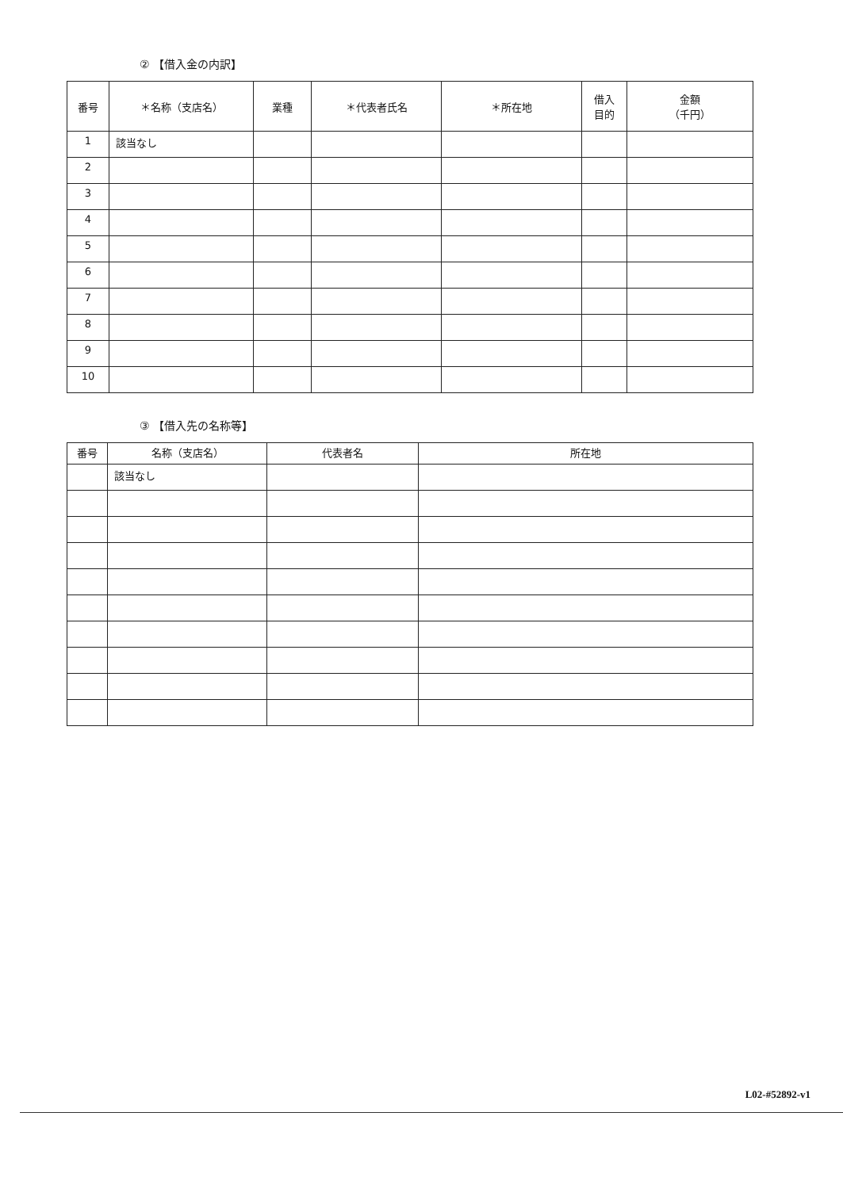② 【借入金の内訳】
| 番号 | ＊名称（支店名） | 業種 | ＊代表者氏名 | ＊所在地 | 借入 目的 | 金額 （千円） |
| --- | --- | --- | --- | --- | --- | --- |
| 1 | 該当なし | | | | | |
| 2 | | | | | | |
| 3 | | | | | | |
| 4 | | | | | | |
| 5 | | | | | | |
| 6 | | | | | | |
| 7 | | | | | | |
| 8 | | | | | | |
| 9 | | | | | | |
| 10 | | | | | | |
③ 【借入先の名称等】
| 番号 | 名称（支店名） | 代表者名 | 所在地 |
| --- | --- | --- | --- |
| | 該当なし | | |
L02-#52892-v1